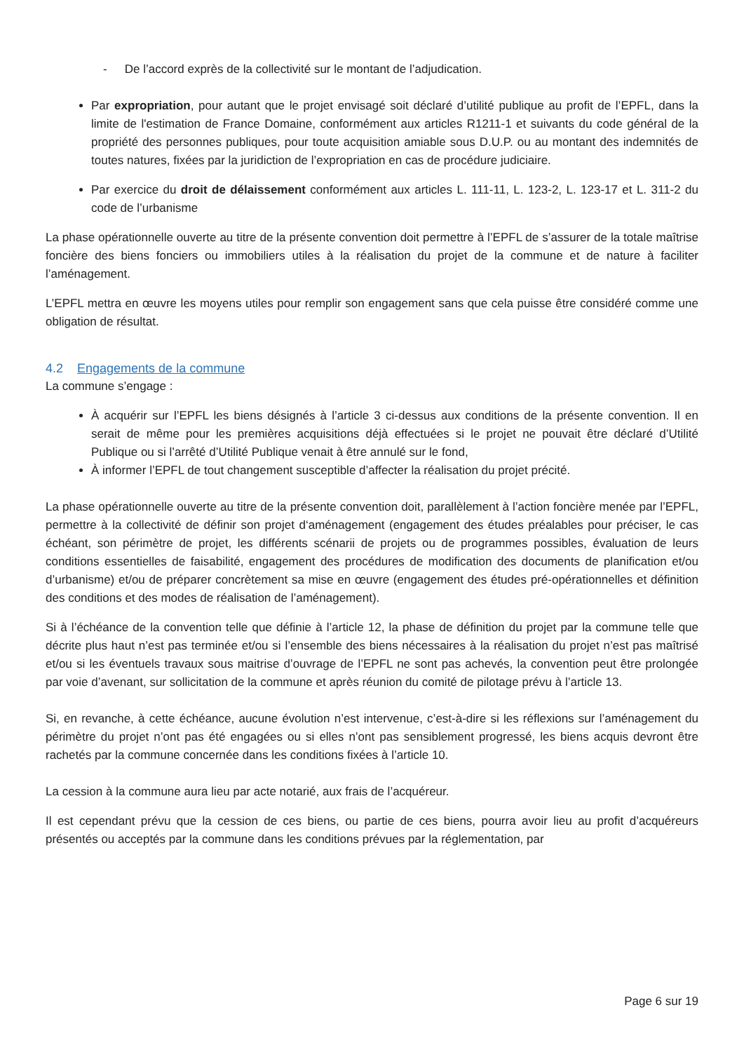- De l’accord exprès de la collectivité sur le montant de l’adjudication.
Par expropriation, pour autant que le projet envisagé soit déclaré d’utilité publique au profit de l’EPFL, dans la limite de l'estimation de France Domaine, conformément aux articles R1211-1 et suivants du code général de la propriété des personnes publiques, pour toute acquisition amiable sous D.U.P. ou au montant des indemnités de toutes natures, fixées par la juridiction de l’expropriation en cas de procédure judiciaire.
Par exercice du droit de délaissement conformément aux articles L. 111-11, L. 123-2, L. 123-17 et L. 311-2 du code de l’urbanisme
La phase opérationnelle ouverte au titre de la présente convention doit permettre à l’EPFL de s’assurer de la totale maîtrise foncière des biens fonciers ou immobiliers utiles à la réalisation du projet de la commune et de nature à faciliter l’aménagement.
L’EPFL mettra en œuvre les moyens utiles pour remplir son engagement sans que cela puisse être considéré comme une obligation de résultat.
4.2 Engagements de la commune
La commune s’engage :
À acquérir sur l’EPFL les biens désignés à l’article 3 ci-dessus aux conditions de la présente convention. Il en serait de même pour les premières acquisitions déjà effectuées si le projet ne pouvait être déclaré d’Utilité Publique ou si l’arrêté d’Utilité Publique venait à être annulé sur le fond,
À informer l’EPFL de tout changement susceptible d’affecter la réalisation du projet précité.
La phase opérationnelle ouverte au titre de la présente convention doit, parallèlement à l’action foncière menée par l’EPFL, permettre à la collectivité de définir son projet d‘aménagement (engagement des études préalables pour préciser, le cas échéant, son périmètre de projet, les différents scénarii de projets ou de programmes possibles, évaluation de leurs conditions essentielles de faisabilité, engagement des procédures de modification des documents de planification et/ou d’urbanisme) et/ou de préparer concrètement sa mise en œuvre (engagement des études pré-opérationnelles et définition des conditions et des modes de réalisation de l’aménagement).
Si à l’échéance de la convention telle que définie à l’article 12, la phase de définition du projet par la commune telle que décrite plus haut n’est pas terminée et/ou si l’ensemble des biens nécessaires à la réalisation du projet n’est pas maîtrisé et/ou si les éventuels travaux sous maitrise d’ouvrage de l’EPFL ne sont pas achevés, la convention peut être prolongée par voie d’avenant, sur sollicitation de la commune et après réunion du comité de pilotage prévu à l’article 13.
Si, en revanche, à cette échéance, aucune évolution n’est intervenue, c’est-à-dire si les réflexions sur l’aménagement du périmètre du projet n’ont pas été engagées ou si elles n’ont pas sensiblement progressé, les biens acquis devront être rachetés par la commune concernée dans les conditions fixées à l’article 10.
La cession à la commune aura lieu par acte notarié, aux frais de l’acquéreur.
Il est cependant prévu que la cession de ces biens, ou partie de ces biens, pourra avoir lieu au profit d’acquéreurs présentés ou acceptés par la commune dans les conditions prévues par la réglementation, par
Page 6 sur 19